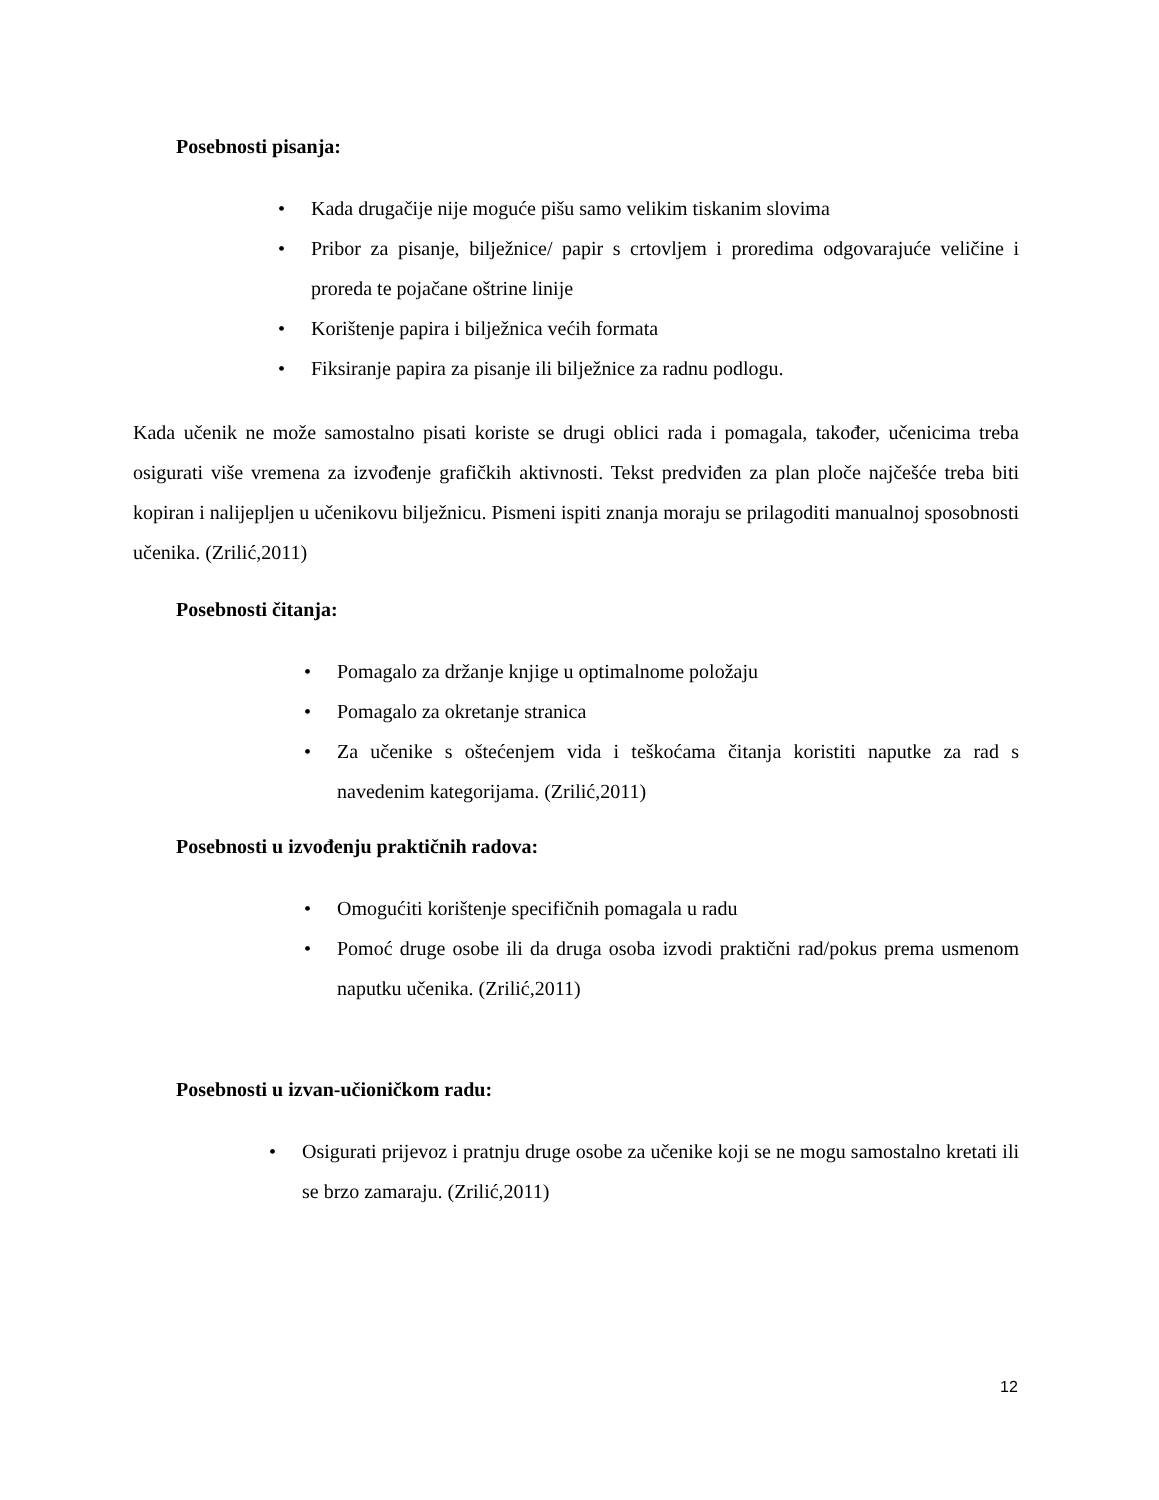Posebnosti pisanja:
• Kada drugačije nije moguće pišu samo velikim tiskanim slovima
• Pribor za pisanje, bilježnice/ papir s crtovljem i proredima odgovarajuće veličine i proreda te pojačane oštrine linije
• Korištenje papira i bilježnica većih formata
• Fiksiranje papira za pisanje ili bilježnice za radnu podlogu.
Kada učenik ne može samostalno pisati koriste se drugi oblici rada i pomagala, također, učenicima treba osigurati više vremena za izvođenje grafičkih aktivnosti. Tekst predviđen za plan ploče najčešće treba biti kopiran i nalijepljen u učenikovu bilježnicu. Pismeni ispiti znanja moraju se prilagoditi manualnoj sposobnosti učenika. (Zrilić,2011)
Posebnosti čitanja:
• Pomagalo za držanje knjige u optimalnome položaju
• Pomagalo za okretanje stranica
• Za učenike s oštećenjem vida i teškoćama čitanja koristiti naputke za rad s navedenim kategorijama. (Zrilić,2011)
Posebnosti u izvođenju praktičnih radova:
• Omogućiti korištenje specifičnih pomagala u radu
• Pomoć druge osobe ili da druga osoba izvodi praktični rad/pokus prema usmenom naputku učenika. (Zrilić,2011)
Posebnosti u izvan-učioničkom radu:
• Osigurati prijevoz i pratnju druge osobe za učenike koji se ne mogu samostalno kretati ili se brzo zamaraju. (Zrilić,2011)
12